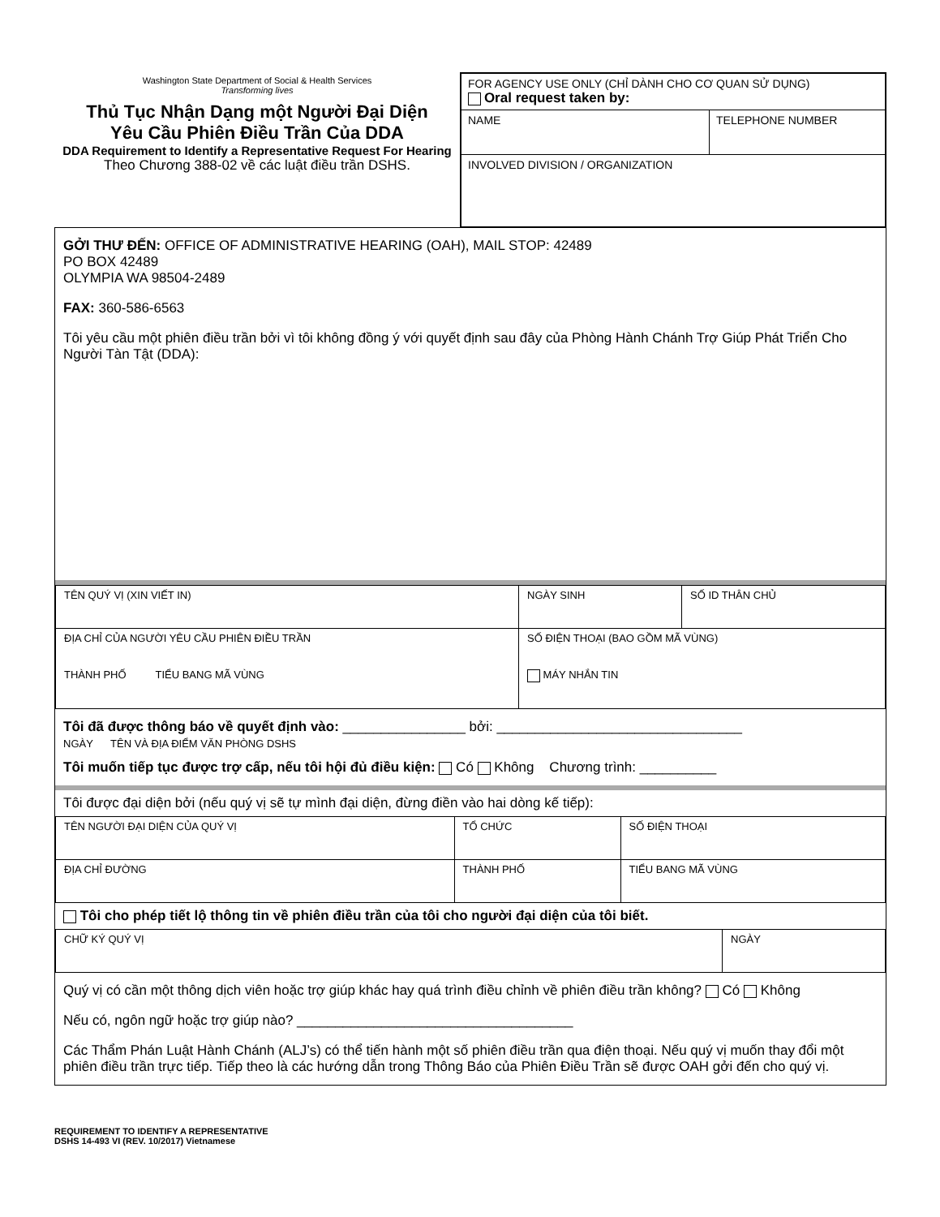Washington State Department of Social & Health Services
Transforming lives
Thủ Tục Nhận Dạng một Người Đại Diện
Yêu Cầu Phiên Điều Trần Của DDA
DDA Requirement to Identify a Representative Request For Hearing
Theo Chương 388-02 về các luật điều trần DSHS.
| FOR AGENCY USE ONLY (CHỈ DÀNH CHO CƠ QUAN SỬ DỤNG) Oral request taken by: | |
| NAME | TELEPHONE NUMBER |
| INVOLVED DIVISION / ORGANIZATION | |
GỞI THƯ ĐẾN: OFFICE OF ADMINISTRATIVE HEARING (OAH), MAIL STOP: 42489
PO BOX 42489
OLYMPIA WA 98504-2489
FAX: 360-586-6563
Tôi yêu cầu một phiên điều trần bởi vì tôi không đồng ý với quyết định sau đây của Phòng Hành Chánh Trợ Giúp Phát Triển Cho Người Tàn Tật (DDA):
| TÊN QUÝ VỊ (XIN VIẾT IN) | NGÀY SINH | SỐ ID THÂN CHỦ |
| ĐỊA CHỈ CỦA NGƯỜI YÊU CẦU PHIÊN ĐIỀU TRẦN THÀNH PHỐ TIỂU BANG MÃ VÙNG | SỐ ĐIỆN THOẠI (BAO GỒM MÃ VÙNG) MÁY NHẮN TIN | |
Tôi đã được thông báo về quyết định vào: ________________ bởi: ________________________________
NGÀY TÊN VÀ ĐỊA ĐIỂM VĂN PHÒNG DSHS
Tôi muốn tiếp tục được trợ cấp, nếu tôi hội đủ điều kiện: Có Không Chương trình: __________
Tôi được đại diện bởi (nếu quý vị sẽ tự mình đại diện, đừng điền vào hai dòng kế tiếp):
| TÊN NGƯỜI ĐẠI DIỆN CỦA QUÝ VỊ | TỔ CHỨC | SỐ ĐIỆN THOẠI |
| ĐỊA CHỈ ĐƯỜNG | THÀNH PHỐ | TIỂU BANG MÃ VÙNG |
Tôi cho phép tiết lộ thông tin về phiên điều trần của tôi cho người đại diện của tôi biết.
| CHỮ KÝ QUÝ VỊ | NGÀY |
Quý vị có cần một thông dịch viên hoặc trợ giúp khác hay quá trình điều chỉnh về phiên điều trần không? Có Không
Nếu có, ngôn ngữ hoặc trợ giúp nào? ____________________________________
Các Thẩm Phán Luật Hành Chánh (ALJ’s) có thể tiến hành một số phiên điều trần qua điện thoại. Nếu quý vị muốn thay đổi một phiên điều trần trực tiếp. Tiếp theo là các hướng dẫn trong Thông Báo của Phiên Điều Trần sẽ được OAH gởi đến cho quý vị.
REQUIREMENT TO IDENTIFY A REPRESENTATIVE
DSHS 14-493 VI (REV. 10/2017) Vietnamese